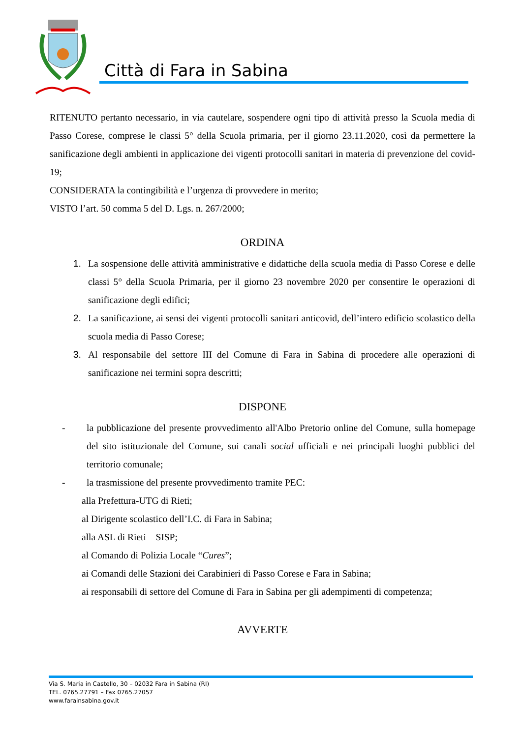Città di Fara in Sabina
RITENUTO pertanto necessario, in via cautelare, sospendere ogni tipo di attività presso la Scuola media di Passo Corese, comprese le classi 5° della Scuola primaria, per il giorno 23.11.2020, così da permettere la sanificazione degli ambienti in applicazione dei vigenti protocolli sanitari in materia di prevenzione del covid-19;
CONSIDERATA la contingibilità e l’urgenza di provvedere in merito;
VISTO l’art. 50 comma 5 del D. Lgs. n. 267/2000;
ORDINA
1. La sospensione delle attività amministrative e didattiche della scuola media di Passo Corese e delle classi 5° della Scuola Primaria, per il giorno 23 novembre 2020 per consentire le operazioni di sanificazione degli edifici;
2. La sanificazione, ai sensi dei vigenti protocolli sanitari anticovid, dell’intero edificio scolastico della scuola media di Passo Corese;
3. Al responsabile del settore III del Comune di Fara in Sabina di procedere alle operazioni di sanificazione nei termini sopra descritti;
DISPONE
- la pubblicazione del presente provvedimento all'Albo Pretorio online del Comune, sulla homepage del sito istituzionale del Comune, sui canali social ufficiali e nei principali luoghi pubblici del territorio comunale;
- la trasmissione del presente provvedimento tramite PEC:
alla Prefettura-UTG di Rieti;
al Dirigente scolastico dell’I.C. di Fara in Sabina;
alla ASL di Rieti – SISP;
al Comando di Polizia Locale “Cures”;
ai Comandi delle Stazioni dei Carabinieri di Passo Corese e Fara in Sabina;
ai responsabili di settore del Comune di Fara in Sabina per gli adempimenti di competenza;
AVVERTE
Via S. Maria in Castello, 30 – 02032 Fara in Sabina (RI)
TEL. 0765.27791 – Fax 0765.27057
www.farainsabina.gov.it